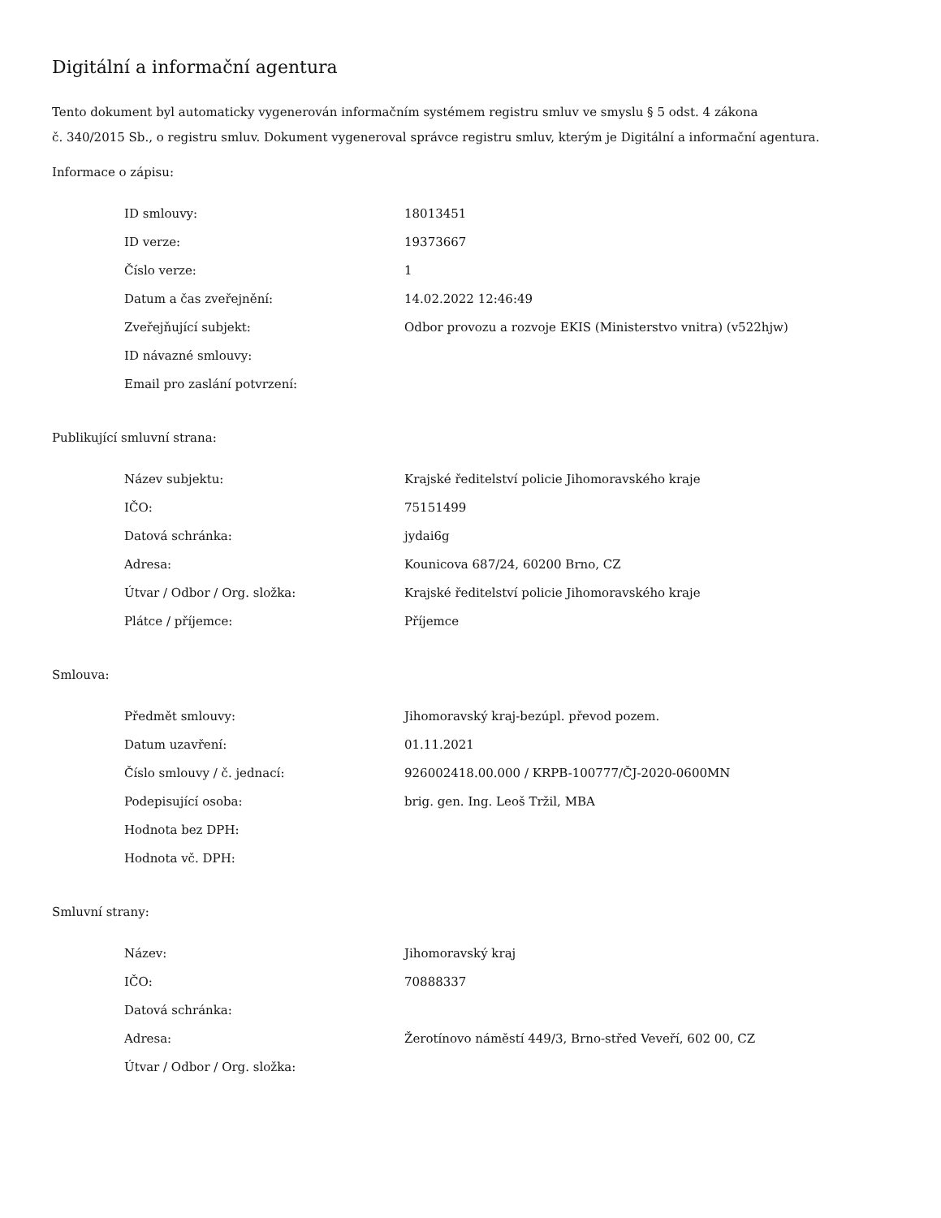Digitální a informační agentura
Tento dokument byl automaticky vygenerován informačním systémem registru smluv ve smyslu § 5 odst. 4 zákona
č. 340/2015 Sb., o registru smluv. Dokument vygeneroval správce registru smluv, kterým je Digitální a informační agentura.
Informace o zápisu:
| ID smlouvy: | 18013451 |
| ID verze: | 19373667 |
| Číslo verze: | 1 |
| Datum a čas zveřejnění: | 14.02.2022 12:46:49 |
| Zveřejňující subjekt: | Odbor provozu a rozvoje EKIS (Ministerstvo vnitra) (v522hjw) |
| ID návazné smlouvy: | |
| Email pro zaslání potvrzení: | |
Publikující smluvní strana:
| Název subjektu: | Krajské ředitelství policie Jihomoravského kraje |
| IČO: | 75151499 |
| Datová schránka: | jydai6g |
| Adresa: | Kounicova 687/24, 60200 Brno, CZ |
| Útvar / Odbor / Org. složka: | Krajské ředitelství policie Jihomoravského kraje |
| Plátce / příjemce: | Příjemce |
Smlouva:
| Předmět smlouvy: | Jihomoravský kraj-bezúpl. převod pozem. |
| Datum uzavření: | 01.11.2021 |
| Číslo smlouvy / č. jednací: | 926002418.00.000 / KRPB-100777/ČJ-2020-0600MN |
| Podepisující osoba: | brig. gen. Ing. Leoš Tržil, MBA |
| Hodnota bez DPH: | |
| Hodnota vč. DPH: | |
Smluvní strany:
| Název: | Jihomoravský kraj |
| IČO: | 70888337 |
| Datová schránka: | |
| Adresa: | Žerotínovo náměstí 449/3, Brno-střed Veveří, 602 00, CZ |
| Útvar / Odbor / Org. složka: | |